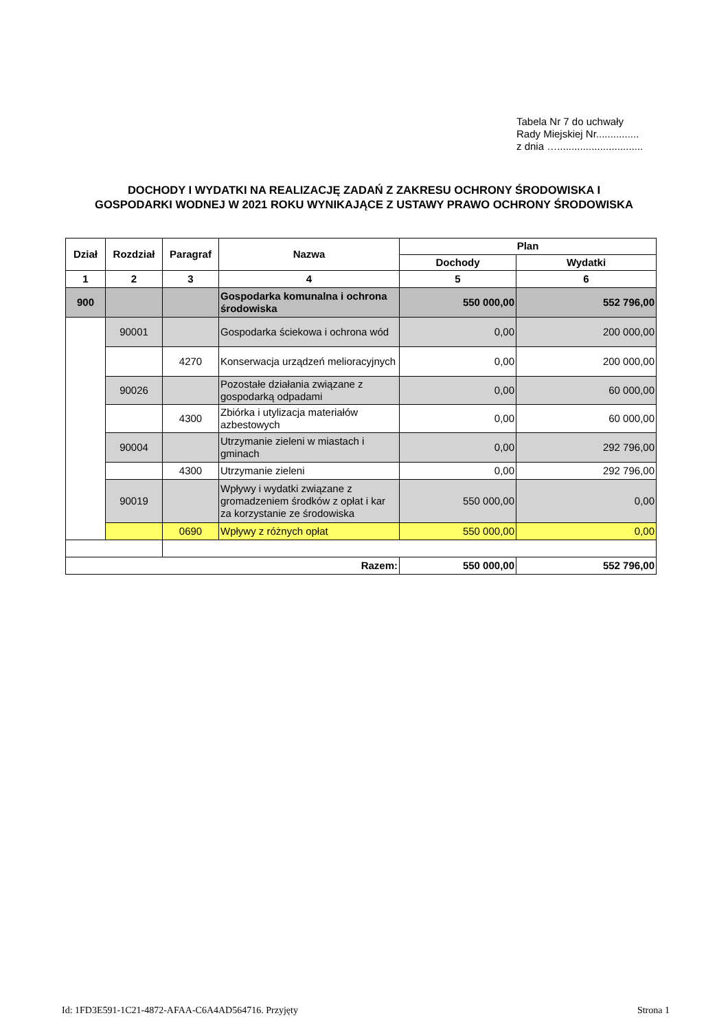Tabela Nr 7 do uchwały
Rady Miejskiej Nr...............
z dnia …..............................
DOCHODY I WYDATKI NA REALIZACJĘ ZADAŃ Z ZAKRESU OCHRONY ŚRODOWISKA I
GOSPODARKI WODNEJ W 2021 ROKU WYNIKAJĄCE Z USTAWY PRAWO OCHRONY ŚRODOWISKA
| Dział | Rozdział | Paragraf | Nazwa | Plan | |
| --- | --- | --- | --- | --- | --- |
| | | | | Dochody | Wydatki |
| 1 | 2 | 3 | 4 | 5 | 6 |
| 900 | | | Gospodarka komunalna i ochrona środowiska | 550 000,00 | 552 796,00 |
| | 90001 | | Gospodarka ściekowa i ochrona wód | 0,00 | 200 000,00 |
| | | 4270 | Konserwacja urządzeń melioracyjnych | 0,00 | 200 000,00 |
| | 90026 | | Pozostałe działania związane z gospodarką odpadami | 0,00 | 60 000,00 |
| | | 4300 | Zbiórka i utylizacja materiałów azbestowych | 0,00 | 60 000,00 |
| | 90004 | | Utrzymanie zieleni w miastach i gminach | 0,00 | 292 796,00 |
| | | 4300 | Utrzymanie zieleni | 0,00 | 292 796,00 |
| | 90019 | | Wpływy i wydatki związane z gromadzeniem środków z opłat i kar za korzystanie ze środowiska | 550 000,00 | 0,00 |
| | | 0690 | Wpływy z różnych opłat | 550 000,00 | 0,00 |
| Razem: | | | | 550 000,00 | 552 796,00 |
Id: 1FD3E591-1C21-4872-AFAA-C6A4AD564716. Przyjęty Strona 1